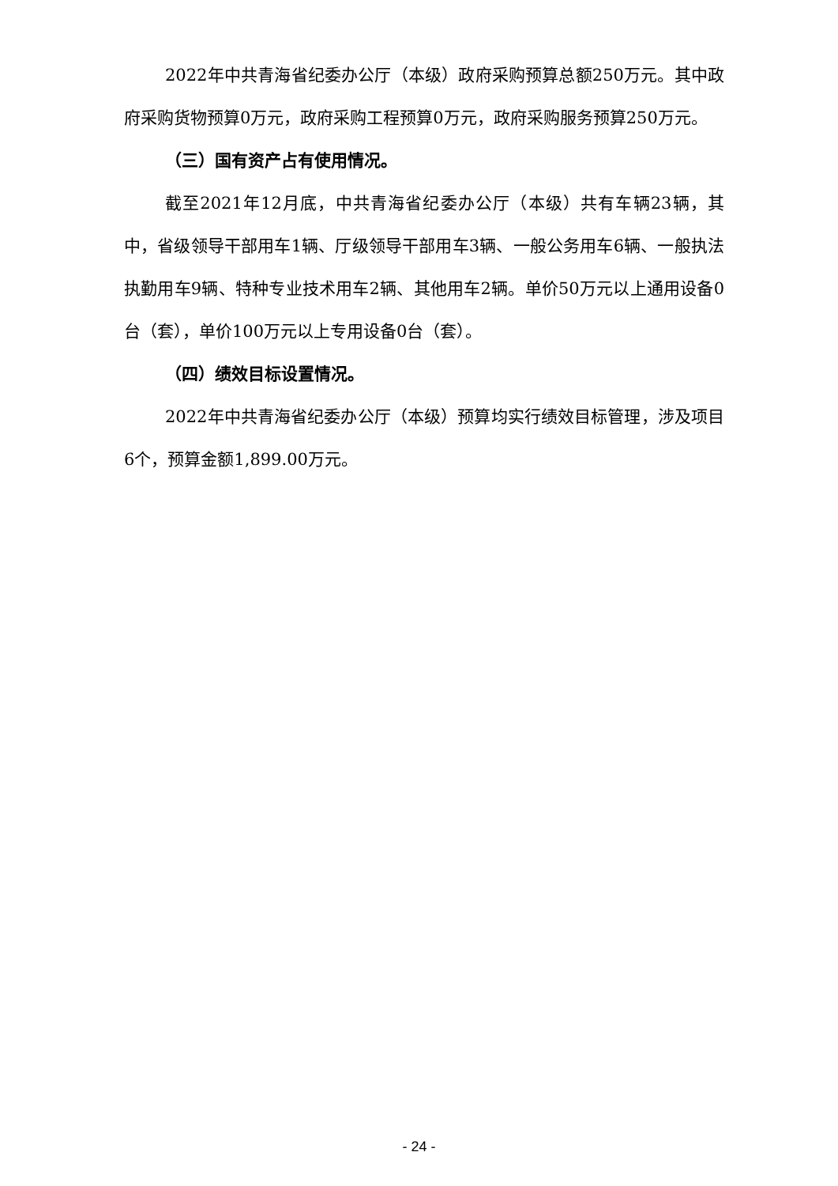2022年中共青海省纪委办公厅（本级）政府采购预算总额250万元。其中政府采购货物预算0万元，政府采购工程预算0万元，政府采购服务预算250万元。
（三）国有资产占有使用情况。
截至2021年12月底，中共青海省纪委办公厅（本级）共有车辆23辆，其中，省级领导干部用车1辆、厅级领导干部用车3辆、一般公务用车6辆、一般执法执勤用车9辆、特种专业技术用车2辆、其他用车2辆。单价50万元以上通用设备0台（套），单价100万元以上专用设备0台（套）。
（四）绩效目标设置情况。
2022年中共青海省纪委办公厅（本级）预算均实行绩效目标管理，涉及项目6个，预算金额1,899.00万元。
- 24 -